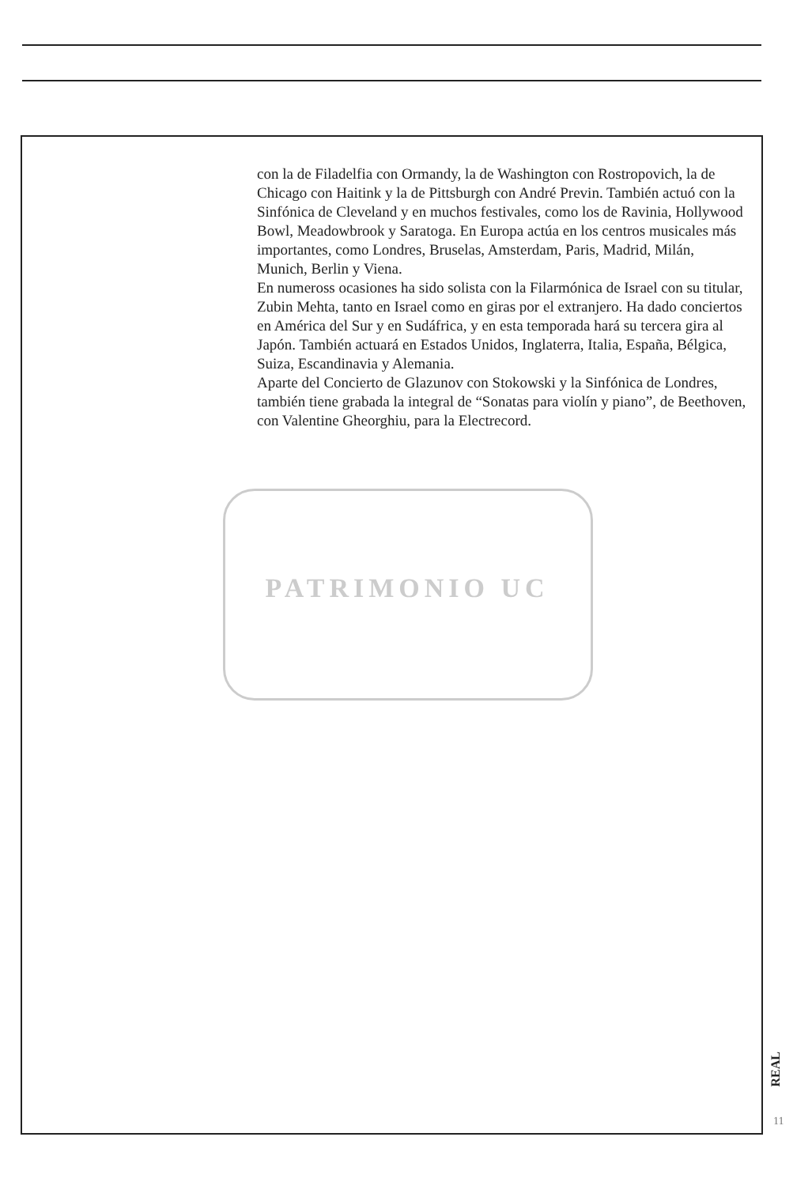con la de Filadelfia con Ormandy, la de Washington con Rostropovich, la de Chicago con Haitink y la de Pittsburgh con André Previn. También actuó con la Sinfónica de Cleveland y en muchos festivales, como los de Ravinia, Hollywood Bowl, Meadowbrook y Saratoga. En Europa actúa en los centros musicales más importantes, como Londres, Bruselas, Amsterdam, Paris, Madrid, Milán, Munich, Berlin y Viena.
En numeross ocasiones ha sido solista con la Filarmónica de Israel con su titular, Zubin Mehta, tanto en Israel como en giras por el extranjero. Ha dado conciertos en América del Sur y en Sudáfrica, y en esta temporada hará su tercera gira al Japón. También actuará en Estados Unidos, Inglaterra, Italia, España, Bélgica, Suiza, Escandinavia y Alemania.
Aparte del Concierto de Glazunov con Stokowski y la Sinfónica de Londres, también tiene grabada la integral de “Sonatas para violín y piano”, de Beethoven, con Valentine Gheorghiu, para la Electrecord.
PATRIMONIO UC
REAL
11